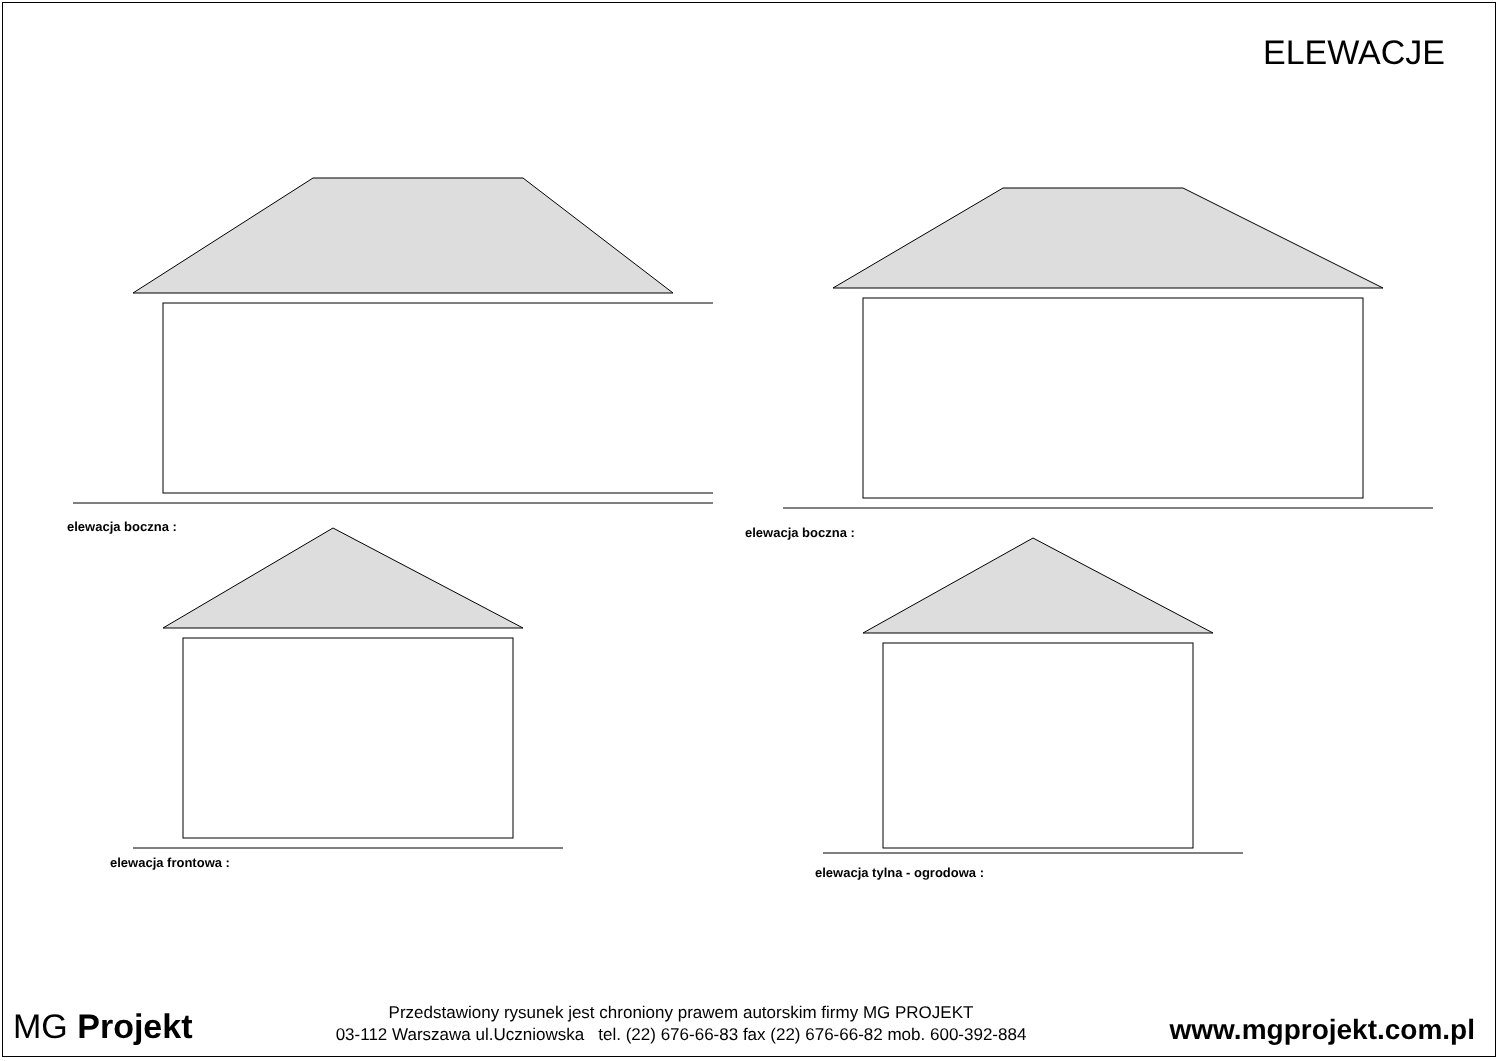ELEWACJE
elewacja boczna : elewacja boczna :
elewacja frontowa :
elewacja tylna - ogrodowa :
MG Projekt
Przedstawiony rysunek jest chroniony prawem autorskim firmy MG PROJEKT
03-112 Warszawa ul.Uczniowska tel. (22) 676-66-83 fax (22) 676-66-82 mob. 600-392-884
www.mgprojekt.com.pl